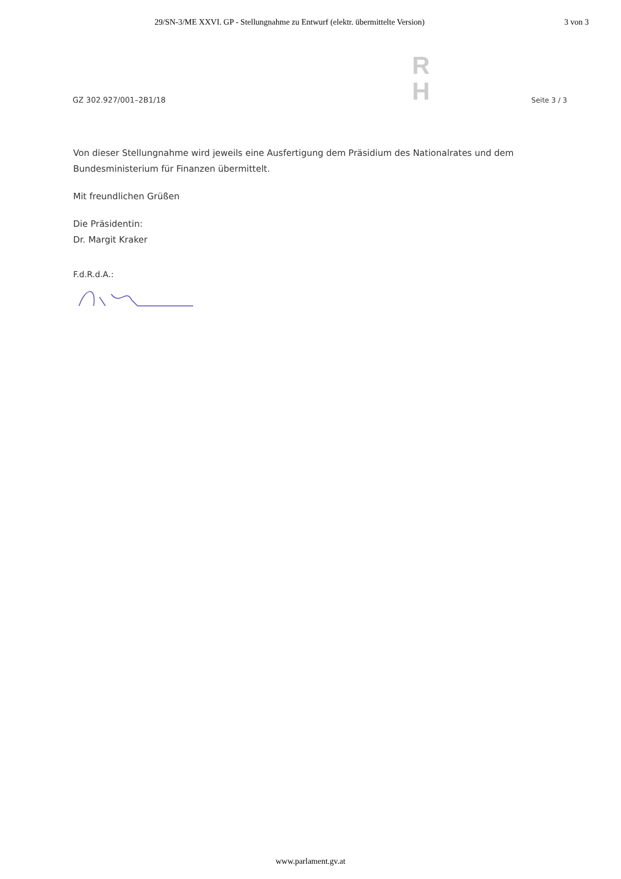29/SN-3/ME XXVI. GP - Stellungnahme zu Entwurf (elektr. übermittelte Version) 3 von 3
GZ 302.927/001–2B1/18
R
H
Seite 3 / 3
Von dieser Stellungnahme wird jeweils eine Ausfertigung dem Präsidium des Nationalrates und dem Bundesministerium für Finanzen übermittelt.
Mit freundlichen Grüßen
Die Präsidentin:
Dr. Margit Kraker
F.d.R.d.A.:
www.parlament.gv.at